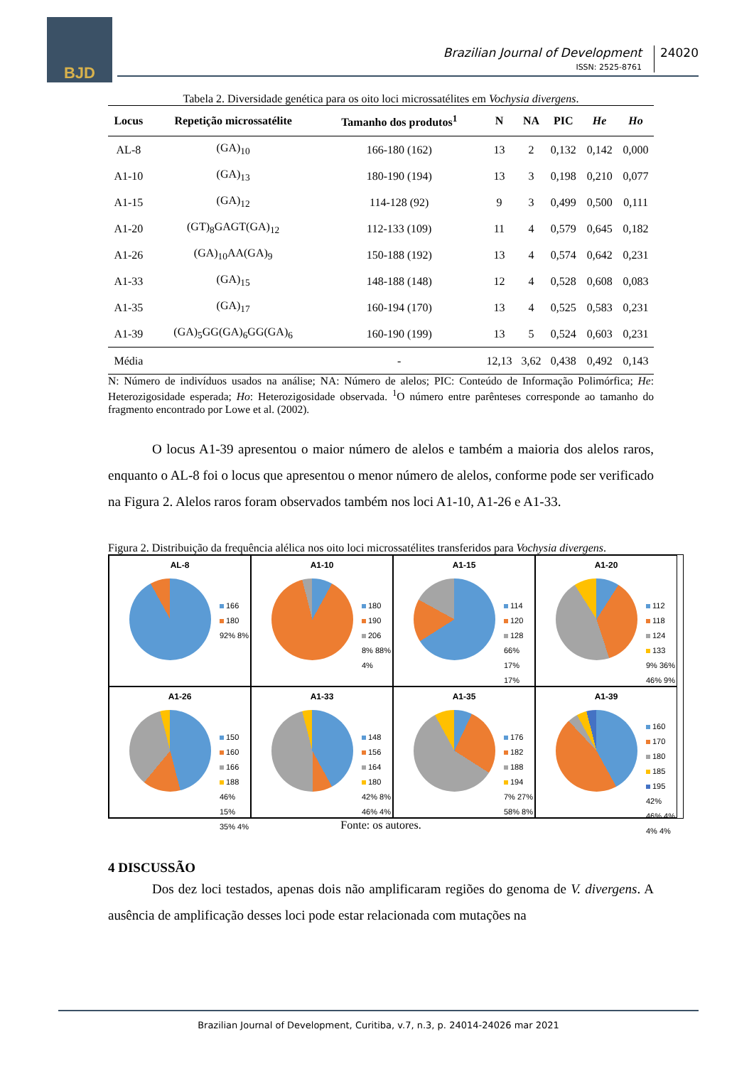BJD
Brazilian Journal of Development
ISSN: 2525-8761
24020
Tabela 2. Diversidade genética para os oito loci microssatélites em Vochysia divergens.
| Locus | Repetição microssatélite | Tamanho dos produtos<sup>1</sup> | N | NA | PIC | He | Ho |
| --- | --- | --- | --- | --- | --- | --- | --- |
| AL-8 | (GA)<sub>10</sub> | 166-180 (162) | 13 | 2 | 0,132 | 0,142 | 0,000 |
| A1-10 | (GA)<sub>13</sub> | 180-190 (194) | 13 | 3 | 0,198 | 0,210 | 0,077 |
| A1-15 | (GA)<sub>12</sub> | 114-128 (92) | 9 | 3 | 0,499 | 0,500 | 0,111 |
| A1-20 | (GT)<sub>8</sub>GAGT(GA)<sub>12</sub> | 112-133 (109) | 11 | 4 | 0,579 | 0,645 | 0,182 |
| A1-26 | (GA)<sub>10</sub>AA(GA)<sub>9</sub> | 150-188 (192) | 13 | 4 | 0,574 | 0,642 | 0,231 |
| A1-33 | (GA)<sub>15</sub> | 148-188 (148) | 12 | 4 | 0,528 | 0,608 | 0,083 |
| A1-35 | (GA)<sub>17</sub> | 160-194 (170) | 13 | 4 | 0,525 | 0,583 | 0,231 |
| A1-39 | (GA)<sub>5</sub>GG(GA)<sub>6</sub>GG(GA)<sub>6</sub> | 160-190 (199) | 13 | 5 | 0,524 | 0,603 | 0,231 |
| Média | | - | 12,13 | 3,62 | 0,438 | 0,492 | 0,143 |
N: Número de indivíduos usados na análise; NA: Número de alelos; PIC: Conteúdo de Informação Polimórfica; He: Heterozigosidade esperada; Ho: Heterozigosidade observada. <sup>1</sup>O número entre parênteses corresponde ao tamanho do fragmento encontrado por Lowe et al. (2002).
O locus A1-39 apresentou o maior número de alelos e também a maioria dos alelos raros, enquanto o AL-8 foi o locus que apresentou o menor número de alelos, conforme pode ser verificado na Figura 2. Alelos raros foram observados também nos loci A1-10, A1-26 e A1-33.
Figura 2. Distribuição da frequência alélica nos oito loci microssatélites transferidos para Vochysia divergens.
AL-8
166
180
92% 8%
A1-10
180
190
206
8% 88% 4%
A1-15
114
120
128
66% 17% 17%
A1-20
112
118
124
133
9% 36% 46% 9%
A1-26
150
160
166
188
46% 15% 35% 4%
A1-33
148
156
164
180
42% 8% 46% 4%
A1-35
176
182
188
194
7% 27% 58% 8%
A1-39
160
170
180
185
195
42% 46% 4% 4% 4%
Fonte: os autores.
4 DISCUSSÃO
Dos dez loci testados, apenas dois não amplificaram regiões do genoma de V. divergens. A ausência de amplificação desses loci pode estar relacionada com mutações na
Brazilian Journal of Development, Curitiba, v.7, n.3, p. 24014-24026 mar 2021